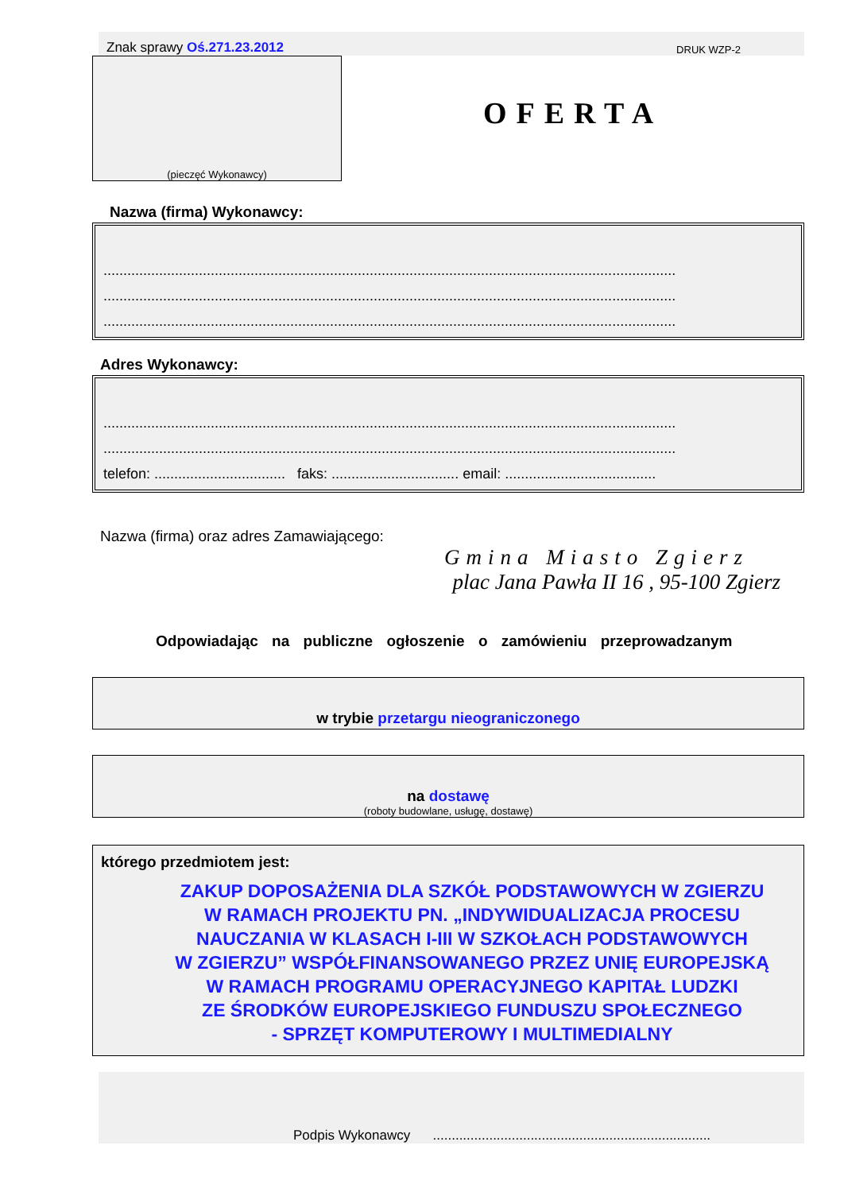Znak sprawy Oś.271.23.2012 DRUK WZP-2
(pieczęć Wykonawcy)
OFERTA
Nazwa (firma) Wykonawcy:
................................................................................................................................................
................................................................................................................................................
................................................................................................................................................
Adres Wykonawcy:
................................................................................................................................................
................................................................................................................................................
telefon: ................................. faks: ................................ email: ......................................
Nazwa (firma) oraz adres Zamawiającego:
Gmina Miasto Zgierz
plac Jana Pawła II 16 , 95-100 Zgierz
Odpowiadając na publiczne ogłoszenie o zamówieniu przeprowadzanym
w trybie przetargu nieograniczonego
na dostawę
(roboty budowlane, usługę, dostawę)
którego przedmiotem jest:
ZAKUP DOPOSAŻENIA DLA SZKÓŁ PODSTAWOWYCH W ZGIERZU
W RAMACH PROJEKTU PN. „INDYWIDUALIZACJA PROCESU
NAUCZANIA W KLASACH I-III W SZKOŁACH PODSTAWOWYCH
W ZGIERZU” WSPÓŁFINANSOWANEGO PRZEZ UNIĘ EUROPEJSKĄ
W RAMACH PROGRAMU OPERACYJNEGO KAPITAŁ LUDZKI
ZE ŚRODKÓW EUROPEJSKIEGO FUNDUSZU SPOŁECZNEGO
- SPRZĘT KOMPUTEROWY I MULTIMEDIALNY
Podpis Wykonawcy ..........................................................................